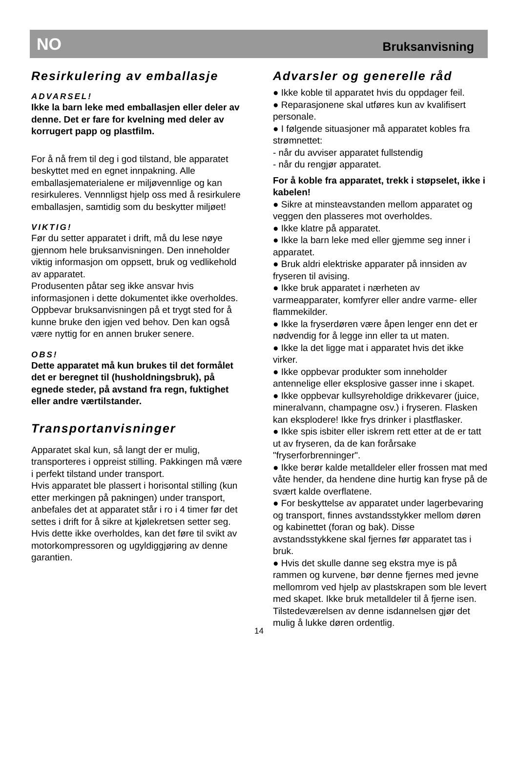NO Bruksanvisning
Resirkulering av emballasje
ADVARSEL!
Ikke la barn leke med emballasjen eller deler av denne. Det er fare for kvelning med deler av korrugert papp og plastfilm.
For å nå frem til deg i god tilstand, ble apparatet beskyttet med en egnet innpakning. Alle emballasjematerialene er miljøvennlige og kan resirkuleres. Vennnligst hjelp oss med å resirkulere emballasjen, samtidig som du beskytter miljøet!
VIKTIG!
Før du setter apparatet i drift, må du lese nøye gjennom hele bruksanvisningen. Den inneholder viktig informasjon om oppsett, bruk og vedlikehold av apparatet.
Produsenten påtar seg ikke ansvar hvis informasjonen i dette dokumentet ikke overholdes. Oppbevar bruksanvisningen på et trygt sted for å kunne bruke den igjen ved behov. Den kan også være nyttig for en annen bruker senere.
OBS!
Dette apparatet må kun brukes til det formålet det er beregnet til (husholdningsbruk), på egnede steder, på avstand fra regn, fuktighet eller andre værtilstander.
Transportanvisninger
Apparatet skal kun, så langt der er mulig, transporteres i oppreist stilling. Pakkingen må være i perfekt tilstand under transport.
Hvis apparatet ble plassert i horisontal stilling (kun etter merkingen på pakningen) under transport, anbefales det at apparatet står i ro i 4 timer før det settes i drift for å sikre at kjølekretsen setter seg.
Hvis dette ikke overholdes, kan det føre til svikt av motorkompressoren og ugyldiggjøring av denne garantien.
Advarsler og generelle råd
● Ikke koble til apparatet hvis du oppdager feil.
● Reparasjonene skal utføres kun av kvalifisert personale.
● I følgende situasjoner må apparatet kobles fra strømnettet:
- når du avviser apparatet fullstendig
- når du rengjør apparatet.
For å koble fra apparatet, trekk i støpselet, ikke i kabelen!
● Sikre at minsteavstanden mellom apparatet og veggen den plasseres mot overholdes.
● Ikke klatre på apparatet.
● Ikke la barn leke med eller gjemme seg inner i apparatet.
● Bruk aldri elektriske apparater på innsiden av fryseren til avising.
● Ikke bruk apparatet i nærheten av varmeapparater, komfyrer eller andre varme- eller flammekilder.
● Ikke la fryserdøren være åpen lenger enn det er nødvendig for å legge inn eller ta ut maten.
● Ikke la det ligge mat i apparatet hvis det ikke virker.
● Ikke oppbevar produkter som inneholder antennelige eller eksplosive gasser inne i skapet.
● Ikke oppbevar kullsyreholdige drikkevarer (juice, mineralvann, champagne osv.) i fryseren. Flasken kan eksplodere! Ikke frys drinker i plastflasker.
● Ikke spis isbiter eller iskrem rett etter at de er tatt ut av fryseren, da de kan forårsake "fryserforbrenninger".
● Ikke berør kalde metalldeler eller frossen mat med våte hender, da hendene dine hurtig kan fryse på de svært kalde overflatene.
● For beskyttelse av apparatet under lagerbevaring og transport, finnes avstandsstykker mellom døren og kabinettet (foran og bak). Disse avstandsstykkene skal fjernes før apparatet tas i bruk.
● Hvis det skulle danne seg ekstra mye is på rammen og kurvene, bør denne fjernes med jevne mellomrom ved hjelp av plastskrapen som ble levert med skapet. Ikke bruk metalldeler til å fjerne isen.
Tilstedeværelsen av denne isdannelsen gjør det mulig å lukke døren ordentlig.
14